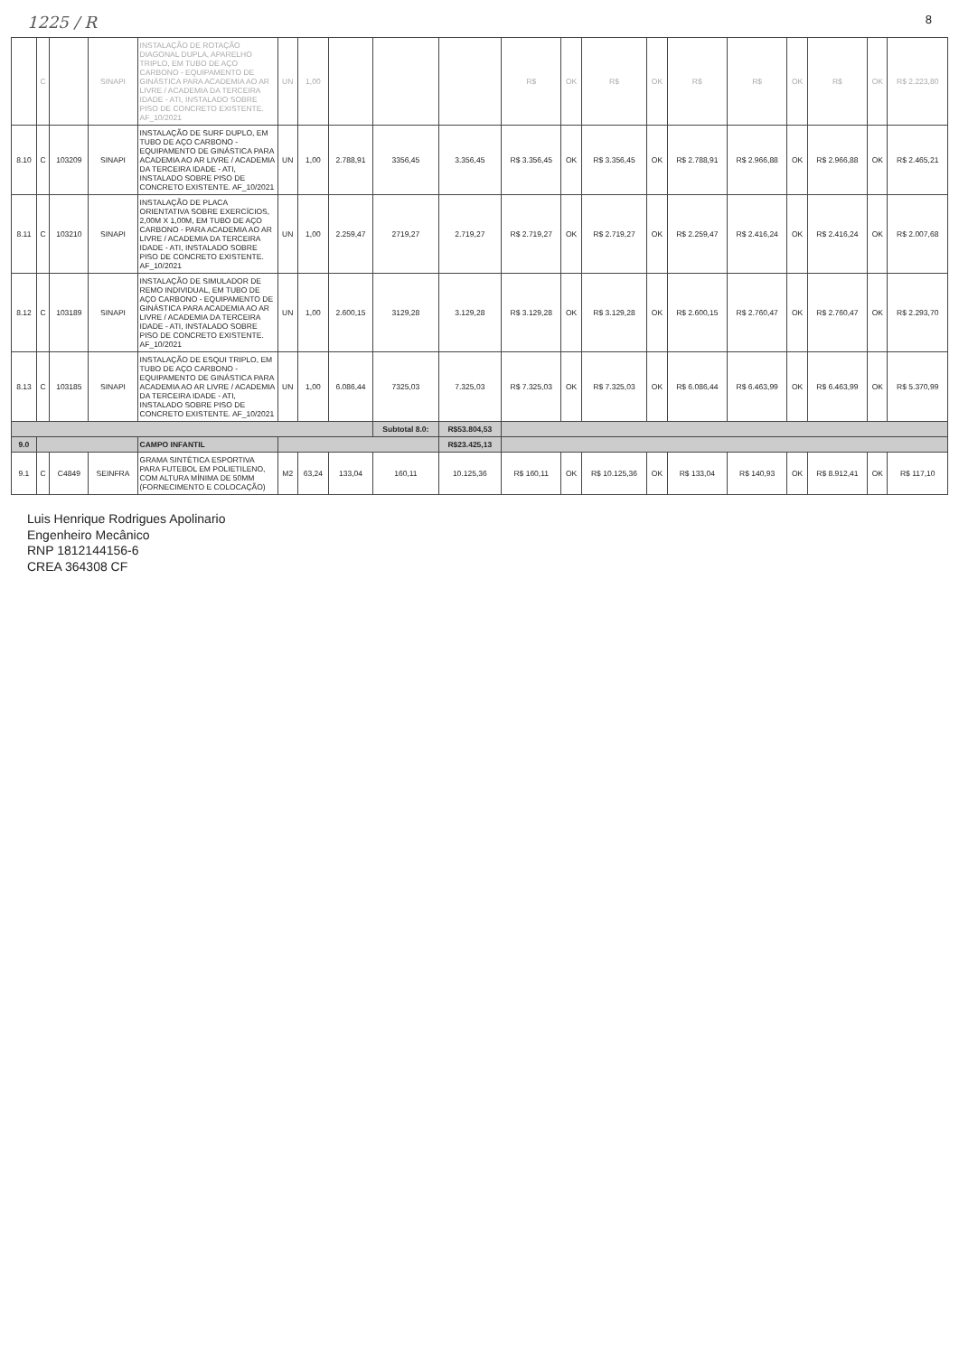1225 / R 8
| | C | | SINAPI | INSTALAÇÃO DE ROTAÇÃO DIAGONAL DUPLA, APARELHO TRIPLO, EM TUBO DE AÇO CARBONO - EQUIPAMENTO DE GINÁSTICA PARA ACADEMIA AO AR LIVRE / ACADEMIA DA TERCEIRA IDADE - ATI, INSTALADO SOBRE PISO DE CONCRETO EXISTENTE. AF_10/2021 | UN | 1,00 | | | | R$ | OK | R$ | OK | R$ | R$ | OK | R$ | OK | R$ 2.223,80 |
| 8.10 | C | 103209 | SINAPI | INSTALAÇÃO DE SURF DUPLO, EM TUBO DE AÇO CARBONO - EQUIPAMENTO DE GINÁSTICA PARA ACADEMIA AO AR LIVRE / ACADEMIA DA TERCEIRA IDADE - ATI, INSTALADO SOBRE PISO DE CONCRETO EXISTENTE. AF_10/2021 | UN | 1,00 | 2.788,91 | 3356,45 | 3.356,45 | R$ 3.356,45 | OK | R$ 3.356,45 | OK | R$ 2.788,91 | R$ 2.966,88 | OK | R$ 2.966,88 | OK | R$ 2.465,21 |
| 8.11 | C | 103210 | SINAPI | INSTALAÇÃO DE PLACA ORIENTATIVA SOBRE EXERCÍCIOS, 2,00M X 1,00M, EM TUBO DE AÇO CARBONO - PARA ACADEMIA AO AR LIVRE / ACADEMIA DA TERCEIRA IDADE - ATI, INSTALADO SOBRE PISO DE CONCRETO EXISTENTE. AF_10/2021 | UN | 1,00 | 2.259,47 | 2719,27 | 2.719,27 | R$ 2.719,27 | OK | R$ 2.719,27 | OK | R$ 2.259,47 | R$ 2.416,24 | OK | R$ 2.416,24 | OK | R$ 2.007,68 |
| 8.12 | C | 103189 | SINAPI | INSTALAÇÃO DE SIMULADOR DE REMO INDIVIDUAL, EM TUBO DE AÇO CARBONO - EQUIPAMENTO DE GINÁSTICA PARA ACADEMIA AO AR LIVRE / ACADEMIA DA TERCEIRA IDADE - ATI, INSTALADO SOBRE PISO DE CONCRETO EXISTENTE. AF_10/2021 | UN | 1,00 | 2.600,15 | 3129,28 | 3.129,28 | R$ 3.129,28 | OK | R$ 3.129,28 | OK | R$ 2.600,15 | R$ 2.760,47 | OK | R$ 2.760,47 | OK | R$ 2.293,70 |
| 8.13 | C | 103185 | SINAPI | INSTALAÇÃO DE ESQUI TRIPLO, EM TUBO DE AÇO CARBONO - EQUIPAMENTO DE GINÁSTICA PARA ACADEMIA AO AR LIVRE / ACADEMIA DA TERCEIRA IDADE - ATI, INSTALADO SOBRE PISO DE CONCRETO EXISTENTE. AF_10/2021 | UN | 1,00 | 6.086,44 | 7325,03 | 7.325,03 | R$ 7.325,03 | OK | R$ 7.325,03 | OK | R$ 6.086,44 | R$ 6.463,99 | OK | R$ 6.463,99 | OK | R$ 5.370,99 |
| | | | | | | | | Subtotal 8.0: | R$53.804,53 | | | | | | | | | | |
| 9.0 | | | | CAMPO INFANTIL | | | | | R$23.425,13 | | | | | | | | | | |
| 9.1 | C | C4849 | SEINFRA | GRAMA SINTÉTICA ESPORTIVA PARA FUTEBOL EM POLIETILENO, COM ALTURA MÍNIMA DE 50MM (FORNECIMENTO E COLOCAÇÃO) | M2 | 63,24 | 133,04 | 160,11 | 10.125,36 | R$ 160,11 | OK | R$ 10.125,36 | OK | R$ 133,04 | R$ 140,93 | OK | R$ 8.912,41 | OK | R$ 117,10 |
Luis Henrique Rodrigues Apolinario
Engenheiro Mecânico
RNP 1812144156-6
CREA 364308 CF